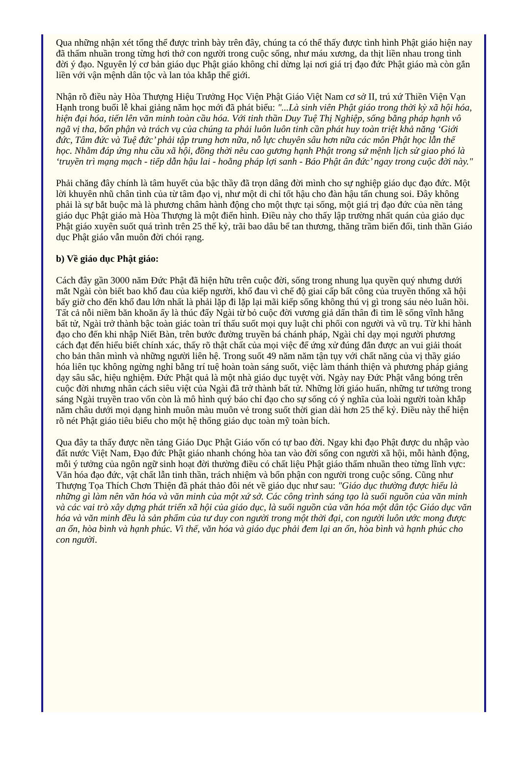Qua những nhận xét tổng thể được trình bày trên đây, chúng ta có thể thấy được tình hình Phật giáo hiện nay đã thấm nhuần trong từng hơi thở con người trong cuộc sống, như máu xương, da thịt liền nhau trong tình đời ý đạo. Nguyên lý cơ bản giáo dục Phật giáo không chỉ dừng lại nơi giá trị đạo đức Phật giáo mà còn gắn liền với vận mệnh dân tộc và lan tỏa khắp thế giới.
Nhận rõ điều này Hòa Thượng Hiệu Trưởng Học Viện Phật Giáo Việt Nam cơ sở II, trú xứ Thiền Viện Vạn Hạnh trong buổi lễ khai giảng năm học mới đã phát biểu: "...Là sinh viên Phật giáo trong thời kỳ xã hội hóa, hiện đại hóa, tiến lên văn minh toàn cầu hóa. Với tinh thần Duy Tuệ Thị Nghiệp, sống bằng pháp hạnh vô ngã vị tha, bổn phận và trách vụ của chúng ta phải luôn luôn tinh cần phát huy toàn triệt khả năng ‘Giới đức, Tâm đức và Tuệ đức’ phải tập trung hơn nữa, nỗ lực chuyên sâu hơn nữa các môn Phật học lẫn thế học. Nhằm đáp ứng nhu cầu xã hội, đồng thời nêu cao gương hạnh Phật trong sứ mệnh lịch sử giao phó là ‘truyền trì mạng mạch - tiếp dẫn hậu lai - hoằng pháp lợi sanh - Báo Phật ân đức’ ngay trong cuộc đời này."
Phải chăng đây chính là tâm huyết của bậc thầy đã trọn dâng đời mình cho sự nghiệp giáo dục đạo đức. Một lời khuyên nhũ chân tình của từ tâm đạo vị, như một di chỉ tốt hậu cho đàn hậu tấn chung soi. Đây không phải là sự bắt buộc mà là phương châm hành động cho một thực tại sống, một giá trị đạo đức của nền tảng giáo dục Phật giáo mà Hòa Thượng là một điển hình. Điều này cho thấy lập trường nhất quán của giáo dục Phật giáo xuyên suốt quá trình trên 25 thế kỷ, trãi bao dâu bể tan thương, thăng trầm biến đổi, tinh thần Giáo dục Phật giáo vẫn muôn đời chói rạng.
b) Về giáo dục Phật giáo:
Cách đây gần 3000 năm Đức Phật đã hiện hữu trên cuộc đời, sống trong nhung lụa quyền quý nhưng dưới mắt Ngài còn biết bao khổ đau của kiếp người, khổ đau vì chế độ giai cấp bất công của truyền thống xã hội bấy giờ cho đến khổ đau lớn nhất là phải lặp đi lặp lại mãi kiếp sống không thú vị gì trong sáu nẻo luân hồi. Tất cả nỗi niềm băn khoăn ấy là thúc đẩy Ngài từ bỏ cuộc đời vương giả dấn thân đi tìm lẽ sống vĩnh hằng bất tử, Ngài trở thành bậc toàn giác toàn trí thấu suốt mọi quy luật chi phối con người và vũ trụ. Từ khi hành đạo cho đến khi nhập Niết Bàn, trên bước đường truyền bá chánh pháp, Ngài chỉ dạy mọi người phương cách đạt đến hiểu biết chính xác, thấy rõ thật chất của mọi việc để ứng xử đúng đắn được an vui giải thoát cho bản thân mình và những người liên hệ. Trong suốt 49 năm năm tận tụy với chất năng của vị thầy giáo hóa liên tục không ngừng nghỉ bằng trí tuệ hoàn toàn sáng suốt, việc làm thánh thiện và phương pháp giảng dạy sâu sắc, hiệu nghiệm. Đức Phật quả là một nhà giáo dục tuyệt vời. Ngày nay Đức Phật vắng bóng trên cuộc đời nhưng nhân cách siêu việt của Ngài đã trở thành bất tử. Những lời giáo huấn, những tư tưởng trong sáng Ngài truyền trao vốn còn là mô hình quý báo chỉ đạo cho sự sống có ý nghĩa của loài người toàn khắp năm châu dưới mọi dạng hình muôn màu muôn vẻ trong suốt thời gian dài hơn 25 thế kỷ. Điều này thể hiện rõ nét Phật giáo tiêu biểu cho một hệ thống giáo dục toàn mỹ toàn bích.
Qua đây ta thấy được nền tảng Giáo Dục Phật Giáo vốn có tự bao đời. Ngay khi đạo Phật được du nhập vào đất nước Việt Nam, Đạo đức Phật giáo nhanh chóng hòa tan vào đời sống con người xã hội, mỗi hành động, mỗi ý tưởng của ngôn ngữ sinh hoạt đời thường điều có chất liệu Phật giáo thấm nhuần theo từng lĩnh vực: Văn hóa đạo đức, vật chất lẫn tinh thần, trách nhiệm và bổn phận con người trong cuộc sống. Cũng như Thượng Tọa Thích Chơn Thiện đã phát thảo đôi nét về giáo dục như sau: "Giáo dục thường được hiểu là những gì làm nên văn hóa và văn minh của một xứ sở. Các công trình sáng tạo là suối nguồn của văn minh và các vai trò xây dựng phát triển xã hội của giáo dục, là suối nguồn của văn hóa một dân tộc Giáo dục văn hóa và văn minh đều là sản phẩm của tư duy con người trong một thời đại, con người luôn ước mong được an ổn, hòa bình và hạnh phúc. Vì thế, văn hóa và giáo dục phải đem lại an ổn, hòa bình và hạnh phúc cho con người.